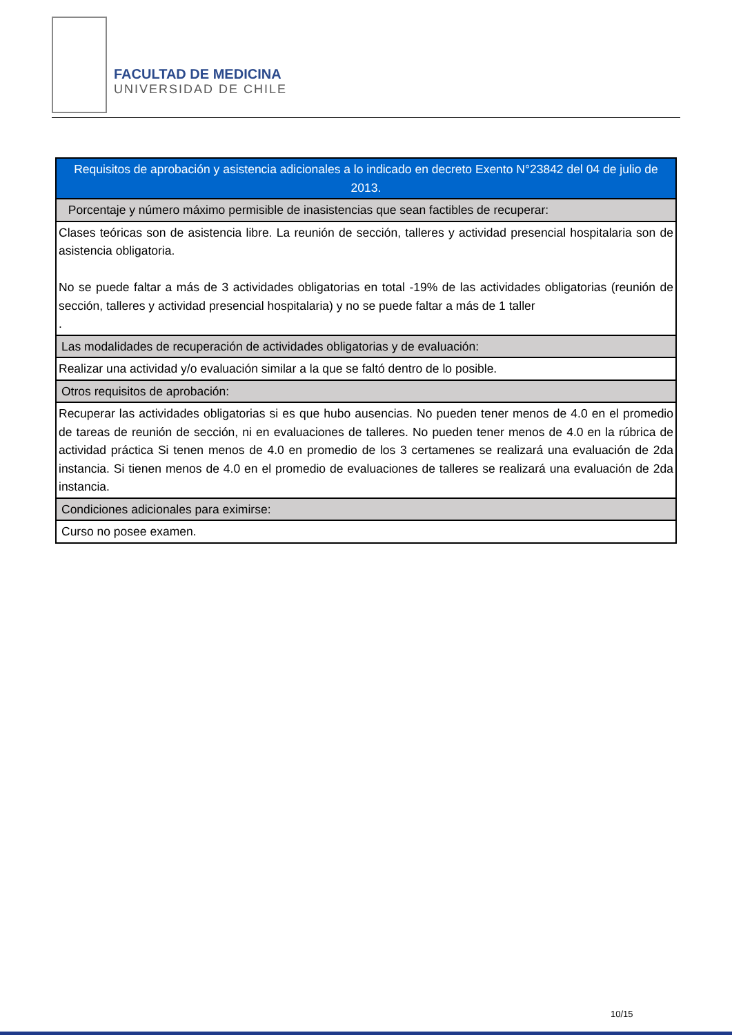FACULTAD DE MEDICINA
UNIVERSIDAD DE CHILE
| Requisitos de aprobación y asistencia adicionales a lo indicado en decreto Exento N°23842 del 04 de julio de 2013. |
| --- |
| Porcentaje y número máximo permisible de inasistencias que sean factibles de recuperar: |
| Clases teóricas son de asistencia libre. La reunión de sección, talleres y actividad presencial hospitalaria son de asistencia obligatoria. No se puede faltar a más de 3 actividades obligatorias en total -19% de las actividades obligatorias (reunión de sección, talleres y actividad presencial hospitalaria) y no se puede faltar a más de 1 taller . |
| Las modalidades de recuperación de actividades obligatorias y de evaluación: |
| Realizar una actividad y/o evaluación similar a la que se faltó dentro de lo posible. |
| Otros requisitos de aprobación: |
| Recuperar las actividades obligatorias si es que hubo ausencias. No pueden tener menos de 4.0 en el promedio de tareas de reunión de sección, ni en evaluaciones de talleres. No pueden tener menos de 4.0 en la rúbrica de actividad práctica Si tenen menos de 4.0 en promedio de los 3 certamenes se realizará una evaluación de 2da instancia. Si tienen menos de 4.0 en el promedio de evaluaciones de talleres se realizará una evaluación de 2da instancia. |
| Condiciones adicionales para eximirse: |
| Curso no posee examen. |
10/15